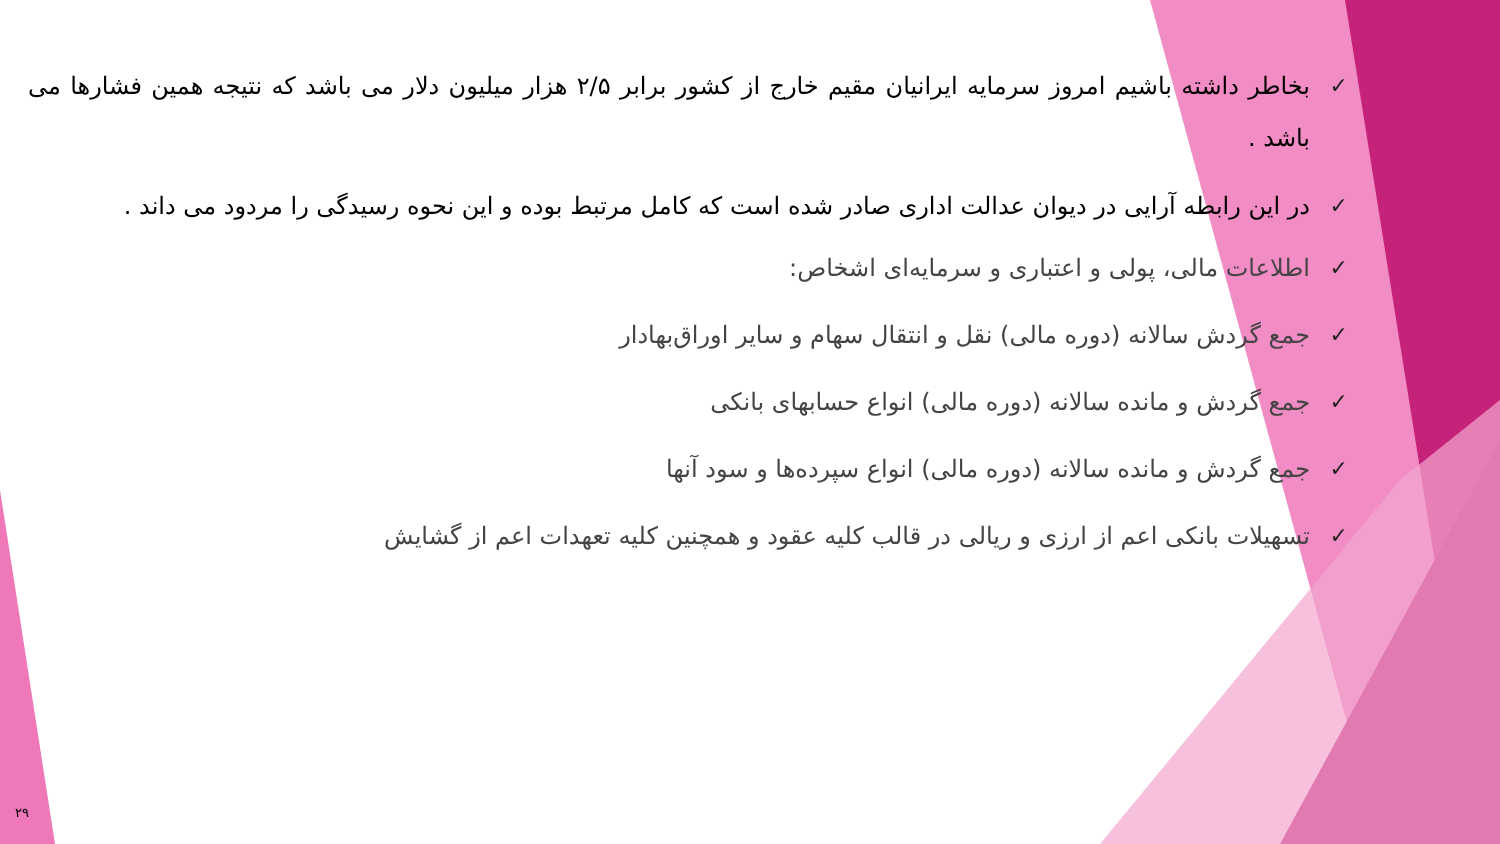✓ بخاطر داشته باشیم امروز سرمایه ایرانیان مقیم خارج از کشور برابر ۲/۵ هزار میلیون دلار می باشد که نتیجه همین فشارها می باشد .
✓ در این رابطه آرایی در دیوان عدالت اداری صادر شده است که کامل مرتبط بوده و این نحوه رسیدگی را مردود می داند .
✓ اطلاعات مالی، پولی و اعتباری و سرمایه‌ای اشخاص:
✓ جمع گردش سالانه (دوره مالی) نقل و انتقال سهام و سایر اوراق‌بهادار
✓ جمع گردش و مانده سالانه (دوره مالی) انواع حسابهای بانکی
✓ جمع گردش و مانده سالانه (دوره مالی) انواع سپرده‌ها و سود آنها
✓ تسهیلات بانکی اعم از ارزی و ریالی در قالب کلیه عقود و همچنین کلیه تعهدات اعم از گشایش
۲۹